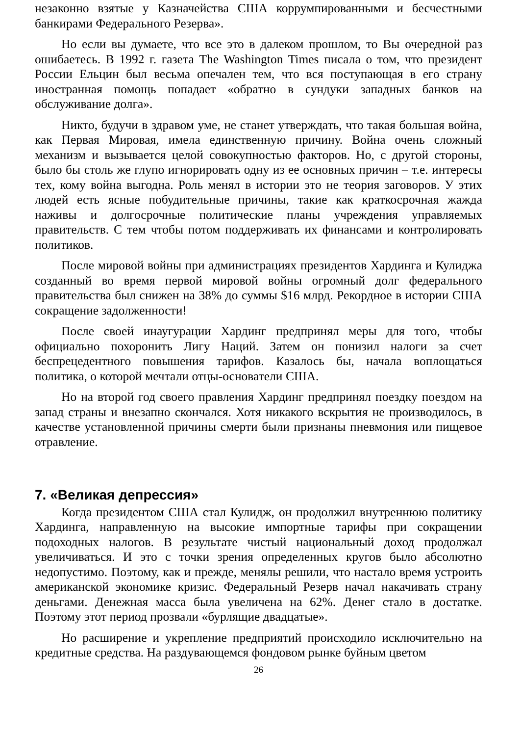незаконно взятые у Казначейства США коррумпированными и бесчестными банкирами Федерального Резерва».
Но если вы думаете, что все это в далеком прошлом, то Вы очередной раз ошибаетесь. В 1992 г. газета The Washington Times писала о том, что президент России Ельцин был весьма опечален тем, что вся поступающая в его страну иностранная помощь попадает «обратно в сундуки западных банков на обслуживание долга».
Никто, будучи в здравом уме, не станет утверждать, что такая большая война, как Первая Мировая, имела единственную причину. Война очень сложный механизм и вызывается целой совокупностью факторов. Но, с другой стороны, было бы столь же глупо игнорировать одну из ее основных причин – т.е. интересы тех, кому война выгодна. Роль менял в истории это не теория заговоров. У этих людей есть ясные побудительные причины, такие как краткосрочная жажда наживы и долгосрочные политические планы учреждения управляемых правительств. С тем чтобы потом поддерживать их финансами и контролировать политиков.
После мировой войны при администрациях президентов Хардинга и Кулиджа созданный во время первой мировой войны огромный долг федерального правительства был снижен на 38% до суммы $16 млрд. Рекордное в истории США сокращение задолженности!
После своей инаугурации Хардинг предпринял меры для того, чтобы официально похоронить Лигу Наций. Затем он понизил налоги за счет беспрецедентного повышения тарифов. Казалось бы, начала воплощаться политика, о которой мечтали отцы-основатели США.
Но на второй год своего правления Хардинг предпринял поездку поездом на запад страны и внезапно скончался. Хотя никакого вскрытия не производилось, в качестве установленной причины смерти были признаны пневмония или пищевое отравление.
7. «Великая депрессия»
Когда президентом США стал Кулидж, он продолжил внутреннюю политику Хардинга, направленную на высокие импортные тарифы при сокращении подоходных налогов. В результате чистый национальный доход продолжал увеличиваться. И это с точки зрения определенных кругов было абсолютно недопустимо. Поэтому, как и прежде, менялы решили, что настало время устроить американской экономике кризис. Федеральный Резерв начал накачивать страну деньгами. Денежная масса была увеличена на 62%. Денег стало в достатке. Поэтому этот период прозвали «бурлящие двадцатые».
Но расширение и укрепление предприятий происходило исключительно на кредитные средства. На раздувающемся фондовом рынке буйным цветом
26